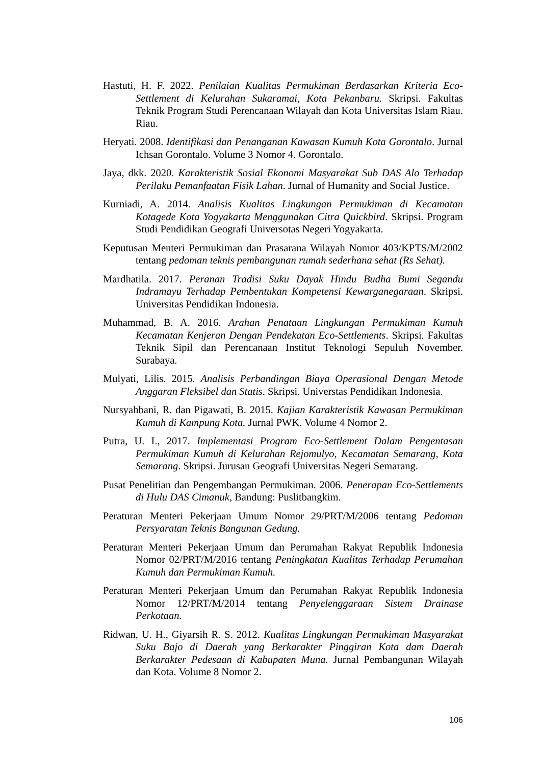Hastuti, H. F. 2022. Penilaian Kualitas Permukiman Berdasarkan Kriteria Eco-Settlement di Kelurahan Sukaramai, Kota Pekanbaru. Skripsi. Fakultas Teknik Program Studi Perencanaan Wilayah dan Kota Universitas Islam Riau. Riau.
Heryati. 2008. Identifikasi dan Penanganan Kawasan Kumuh Kota Gorontalo. Jurnal Ichsan Gorontalo. Volume 3 Nomor 4. Gorontalo.
Jaya, dkk. 2020. Karakteristik Sosial Ekonomi Masyarakat Sub DAS Alo Terhadap Perilaku Pemanfaatan Fisik Lahan. Jurnal of Humanity and Social Justice.
Kurniadi, A. 2014. Analisis Kualitas Lingkungan Permukiman di Kecamatan Kotagede Kota Yogyakarta Menggunakan Citra Quickbird. Skripsi. Program Studi Pendidikan Geografi Universotas Negeri Yogyakarta.
Keputusan Menteri Permukiman dan Prasarana Wilayah Nomor 403/KPTS/M/2002 tentang pedoman teknis pembangunan rumah sederhana sehat (Rs Sehat).
Mardhatila. 2017. Peranan Tradisi Suku Dayak Hindu Budha Bumi Segandu Indramayu Terhadap Pembentukan Kompetensi Kewarganegaraan. Skripsi. Universitas Pendidikan Indonesia.
Muhammad, B. A. 2016. Arahan Penataan Lingkungan Permukiman Kumuh Kecamatan Kenjeran Dengan Pendekatan Eco-Settlements. Skripsi. Fakultas Teknik Sipil dan Perencanaan Institut Teknologi Sepuluh November. Surabaya.
Mulyati, Lilis. 2015. Analisis Perbandingan Biaya Operasional Dengan Metode Anggaran Fleksibel dan Statis. Skripsi. Universtas Pendidikan Indonesia.
Nursyahbani, R. dan Pigawati, B. 2015. Kajian Karakteristik Kawasan Permukiman Kumuh di Kampung Kota. Jurnal PWK. Volume 4 Nomor 2.
Putra, U. I., 2017. Implementasi Program Eco-Settlement Dalam Pengentasan Permukiman Kumuh di Kelurahan Rejomulyo, Kecamatan Semarang, Kota Semarang. Skripsi. Jurusan Geografi Universitas Negeri Semarang.
Pusat Penelitian dan Pengembangan Permukiman. 2006. Penerapan Eco-Settlements di Hulu DAS Cimanuk, Bandung: Puslitbangkim.
Peraturan Menteri Pekerjaan Umum Nomor 29/PRT/M/2006 tentang Pedoman Persyaratan Teknis Bangunan Gedung.
Peraturan Menteri Pekerjaan Umum dan Perumahan Rakyat Republik Indonesia Nomor 02/PRT/M/2016 tentang Peningkatan Kualitas Terhadap Perumahan Kumuh dan Permukiman Kumuh.
Peraturan Menteri Pekerjaan Umum dan Perumahan Rakyat Republik Indonesia Nomor 12/PRT/M/2014 tentang Penyelenggaraan Sistem Drainase Perkotaan.
Ridwan, U. H., Giyarsih R. S. 2012. Kualitas Lingkungan Permukiman Masyarakat Suku Bajo di Daerah yang Berkarakter Pinggiran Kota dam Daerah Berkarakter Pedesaan di Kabupaten Muna. Jurnal Pembangunan Wilayah dan Kota. Volume 8 Nomor 2.
106